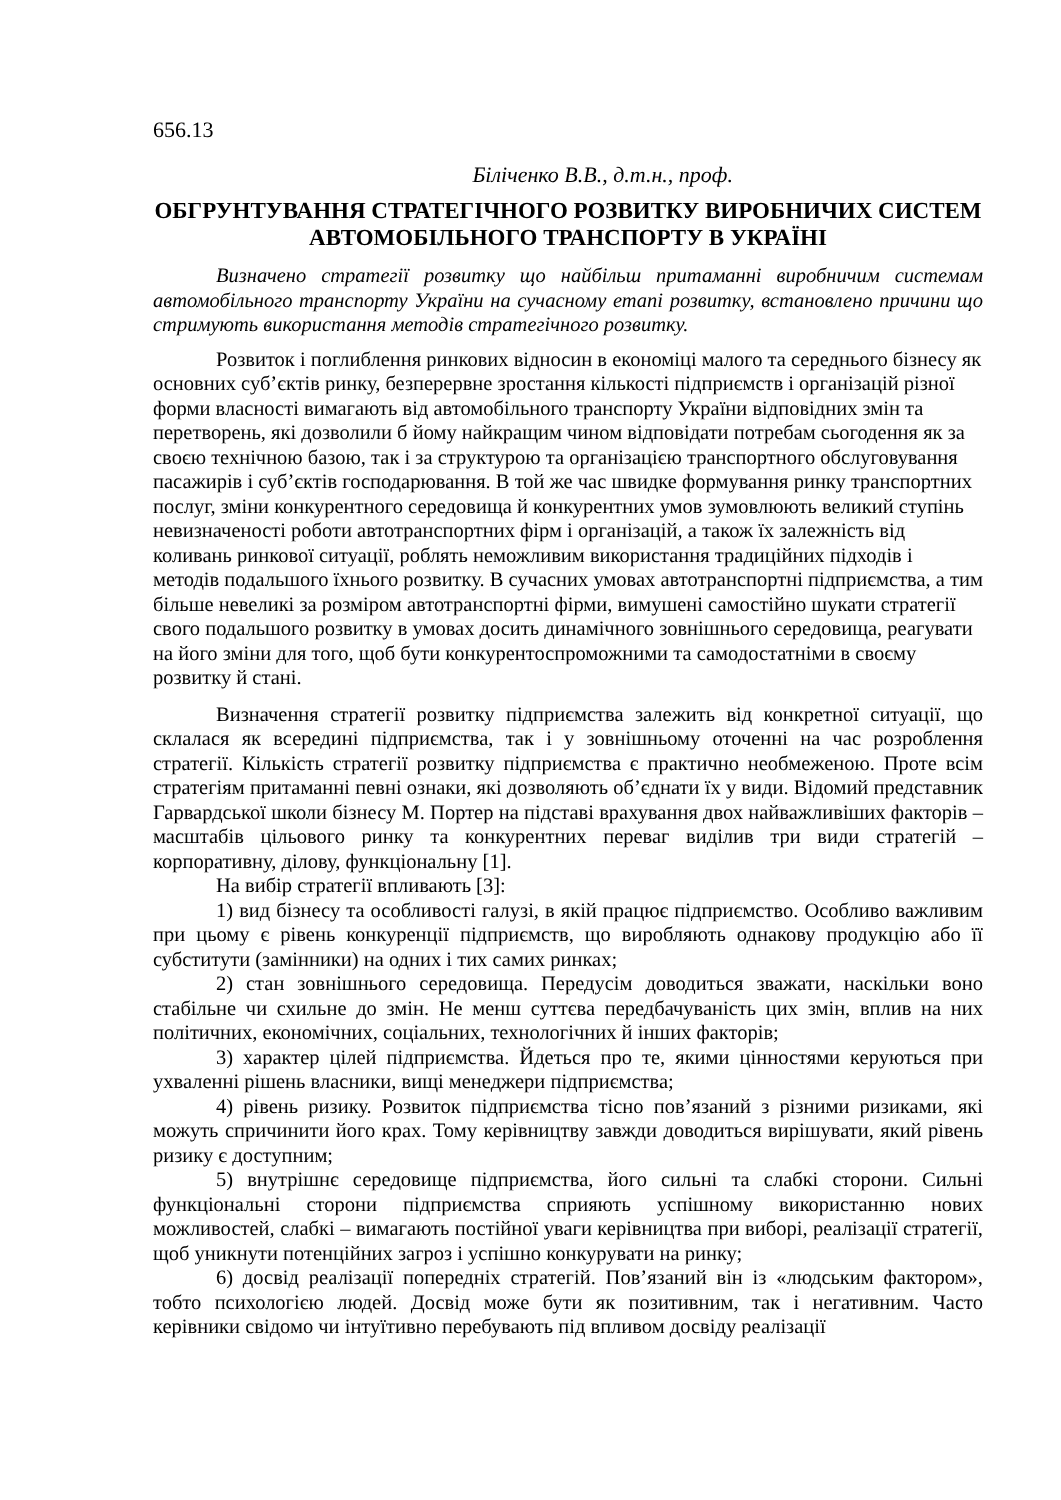656.13
Біліченко В.В., д.т.н., проф.
ОБГРУНТУВАННЯ СТРАТЕГІЧНОГО РОЗВИТКУ ВИРОБНИЧИХ СИСТЕМ АВТОМОБІЛЬНОГО ТРАНСПОРТУ В УКРАЇНІ
Визначено стратегії розвитку що найбільш притаманні виробничим системам автомобільного транспорту України на сучасному етапі розвитку, встановлено причини що стримують використання методів стратегічного розвитку.
Розвиток і поглиблення ринкових відносин в економіці малого та середнього бізнесу як основних суб’єктів ринку, безперервне зростання кількості підприємств і організацій різної форми власності вимагають від автомобільного транспорту України відповідних змін та перетворень, які дозволили б йому найкращим чином відповідати потребам сьогодення як за своєю технічною базою, так і за структурою та організацією транспортного обслуговування пасажирів і суб’єктів господарювання. В той же час швидке формування ринку транспортних послуг, зміни конкурентного середовища й конкурентних умов зумовлюють великий ступінь невизначеності роботи автотранспортних фірм і організацій, а також їх залежність від коливань ринкової ситуації, роблять неможливим використання традиційних підходів і методів подальшого їхнього розвитку. В сучасних умовах автотранспортні підприємства, а тим більше невеликі за розміром автотранспортні фірми, вимушені самостійно шукати стратегії свого подальшого розвитку в умовах досить динамічного зовнішнього середовища, реагувати на його зміни для того, щоб бути конкурентоспроможними та самодостатніми в своєму розвитку й стані.
Визначення стратегії розвитку підприємства залежить від конкретної ситуації, що склалася як всередині підприємства, так і у зовнішньому оточенні на час розроблення стратегії. Кількість стратегії розвитку підприємства є практично необмеженою. Проте всім стратегіям притаманні певні ознаки, які дозволяють об’єднати їх у види. Відомий представник Гарвардської школи бізнесу М. Портер на підставі врахування двох найважливіших факторів – масштабів цільового ринку та конкурентних переваг виділив три види стратегій – корпоративну, ділову, функціональну [1].
На вибір стратегії впливають [3]:
1) вид бізнесу та особливості галузі, в якій працює підприємство. Особливо важливим при цьому є рівень конкуренції підприємств, що виробляють однакову продукцію або її субститути (замінники) на одних і тих самих ринках;
2) стан зовнішнього середовища. Передусім доводиться зважати, наскільки воно стабільне чи схильне до змін. Не менш суттєва передбачуваність цих змін, вплив на них політичних, економічних, соціальних, технологічних й інших факторів;
3) характер цілей підприємства. Йдеться про те, якими цінностями керуються при ухваленні рішень власники, вищі менеджери підприємства;
4) рівень ризику. Розвиток підприємства тісно пов’язаний з різними ризиками, які можуть спричинити його крах. Тому керівництву завжди доводиться вирішувати, який рівень ризику є доступним;
5) внутрішнє середовище підприємства, його сильні та слабкі сторони. Сильні функціональні сторони підприємства сприяють успішному використанню нових можливостей, слабкі – вимагають постійної уваги керівництва при виборі, реалізації стратегії, щоб уникнути потенційних загроз і успішно конкурувати на ринку;
6) досвід реалізації попередніх стратегій. Пов’язаний він із «людським фактором», тобто психологією людей. Досвід може бути як позитивним, так і негативним. Часто керівники свідомо чи інтуїтивно перебувають під впливом досвіду реалізації